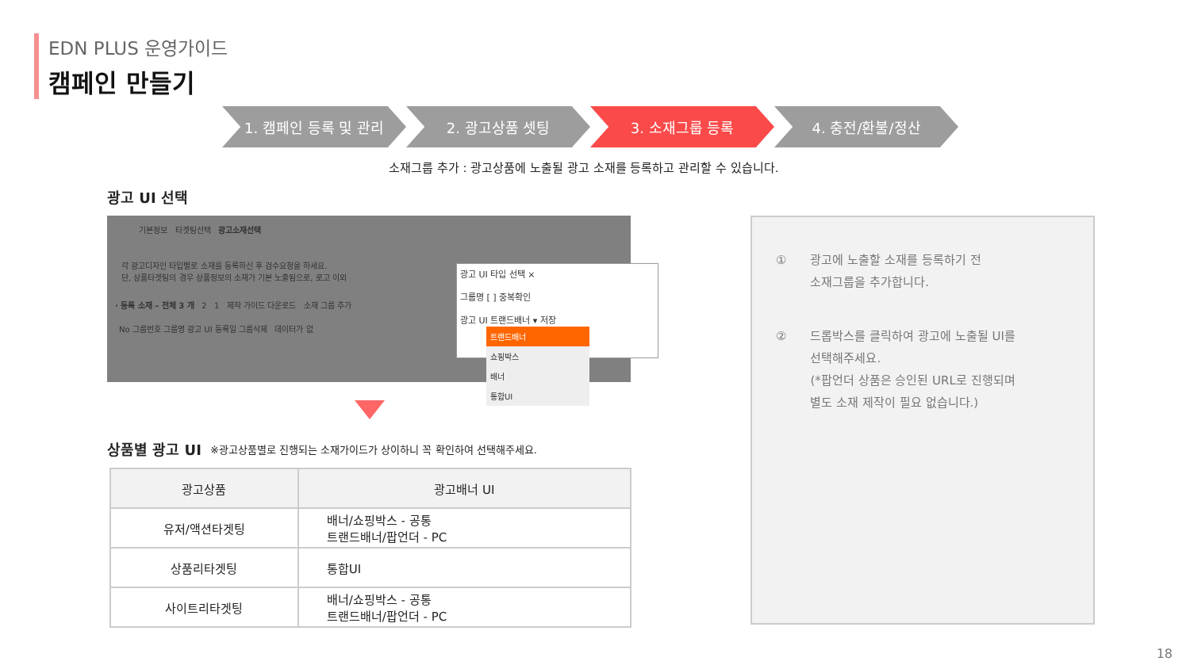EDN PLUS 운영가이드
캠페인 만들기
1. 캠페인 등록 및 관리 2. 광고상품 셋팅 3. 소재그룹 등록 4. 충전/환불/정산
소재그룹 추가 : 광고상품에 노출될 광고 소재를 등록하고 관리할 수 있습니다.
광고 UI 선택
기본정보 타겟팅선택 광고소재선택
각 광고디자인 타입별로 소재를 등록하신 후 검수요청을 하세요.
단, 상품타겟팅의 경우 상품정보의 소재가 기본 노출됨으로, 로고 이외
· 등록 소재 – 전체 3 개 2 1 제작 가이드 다운로드 소재 그룹 추가
No 그룹번호 그룹명 광고 UI 등록일 그룹삭제 데이터가 없
광고 UI 타입 선택 ×
그룹명 [ ] 중복확인
광고 UI 트랜드배너 ▾ 저장
트랜드배너
쇼핑박스
배너
통합UI
상품별 광고 UI
※광고상품별로 진행되는 소재가이드가 상이하니 꼭 확인하여 선택해주세요.
| 광고상품 | 광고배너 UI |
| --- | --- |
| 유저/액션타겟팅 | 배너/쇼핑박스 - 공통 트랜드배너/팝언더 - PC |
| 상품리타겟팅 | 통합UI |
| 사이트리타겟팅 | 배너/쇼핑박스 - 공통 트랜드배너/팝언더 - PC |
① 광고에 노출할 소재를 등록하기 전
소재그룹을 추가합니다.
② 드롭박스를 클릭하여 광고에 노출될 UI를
선택해주세요.
(*팝언더 상품은 승인된 URL로 진행되며
별도 소재 제작이 필요 없습니다.)
18